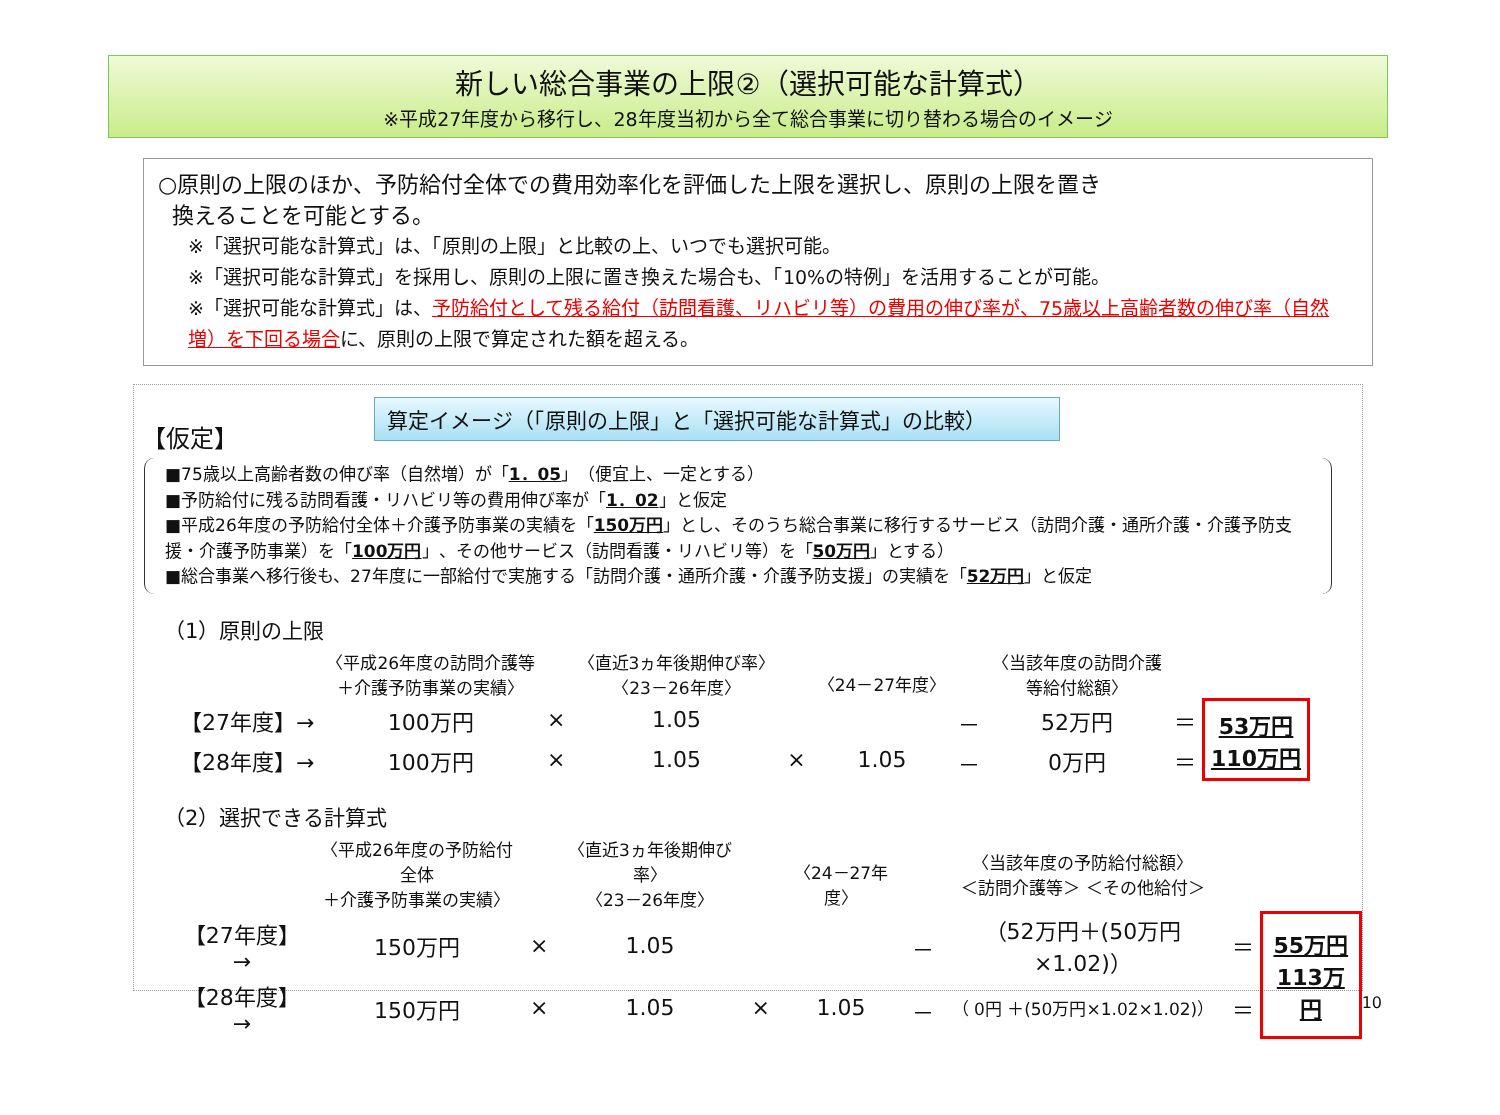新しい総合事業の上限②（選択可能な計算式）
※平成27年度から移行し、28年度当初から全て総合事業に切り替わる場合のイメージ
○原則の上限のほか、予防給付全体での費用効率化を評価した上限を選択し、原則の上限を置き
換えることを可能とする。
※「選択可能な計算式」は、「原則の上限」と比較の上、いつでも選択可能。
※「選択可能な計算式」を採用し、原則の上限に置き換えた場合も、「10%の特例」を活用することが可能。
※「選択可能な計算式」は、予防給付として残る給付（訪問看護、リハビリ等）の費用の伸び率が、75歳以上高齢者数の伸び率（自然増）を下回る場合に、原則の上限で算定された額を超える。
算定イメージ（「原則の上限」と「選択可能な計算式」の比較）
【仮定】
■75歳以上高齢者数の伸び率（自然増）が「1．05」（便宜上、一定とする）
■予防給付に残る訪問看護・リハビリ等の費用伸び率が「1．02」と仮定
■平成26年度の予防給付全体＋介護予防事業の実績を「150万円」とし、そのうち総合事業に移行するサービス（訪問介護・通所介護・介護予防支援・介護予防事業）を「100万円」、その他サービス（訪問看護・リハビリ等）を「50万円」とする）
■総合事業へ移行後も、27年度に一部給付で実施する「訪問介護・通所介護・介護予防支援」の実績を「52万円」と仮定
（1）原則の上限
| | 〈平成26年度の訪問介護等 ＋介護予防事業の実績〉 | | 〈直近3ヵ年後期伸び率〉 〈23－26年度〉 | | 〈24－27年度〉 | | 〈当該年度の訪問介護 等給付総額〉 | | |
| 【27年度】→ | 100万円 | × | 1.05 | | | － | 52万円 | ＝ | 53万円 110万円 |
| 【28年度】→ | 100万円 | × | 1.05 | × | 1.05 | － | 0万円 | ＝ | |
（2）選択できる計算式
| | 〈平成26年度の予防給付全体 ＋介護予防事業の実績〉 | | 〈直近3ヵ年後期伸び率〉 〈23－26年度〉 | | 〈24－27年度〉 | | 〈当該年度の予防給付総額〉 ＜訪問介護等＞ ＜その他給付＞ | | |
| 【27年度】→ | 150万円 | × | 1.05 | | | － | （52万円＋(50万円×1.02)） | ＝ | 55万円 113万円 |
| 【28年度】→ | 150万円 | × | 1.05 | × | 1.05 | － | （ 0円 ＋(50万円×1.02×1.02)） | ＝ | |
10